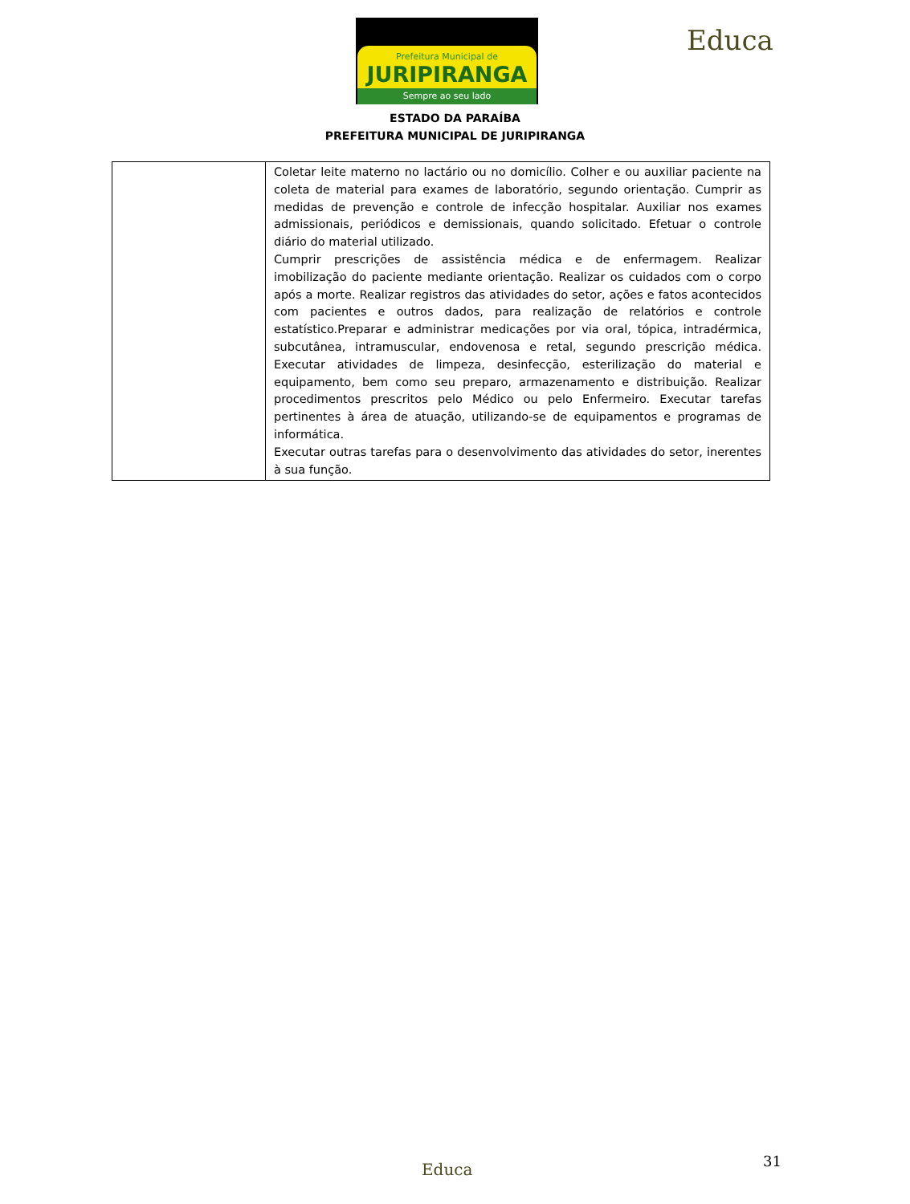Prefeitura Municipal de
JURIPIRANGA
Sempre ao seu lado
Educa
ESTADO DA PARAÍBA
PREFEITURA MUNICIPAL DE JURIPIRANGA
| | Coletar leite materno no lactário ou no domicílio. Colher e ou auxiliar paciente na coleta de material para exames de laboratório, segundo orientação. Cumprir as medidas de prevenção e controle de infecção hospitalar. Auxiliar nos exames admissionais, periódicos e demissionais, quando solicitado. Efetuar o controle diário do material utilizado. Cumprir prescrições de assistência médica e de enfermagem. Realizar imobilização do paciente mediante orientação. Realizar os cuidados com o corpo após a morte. Realizar registros das atividades do setor, ações e fatos acontecidos com pacientes e outros dados, para realização de relatórios e controle estatístico.Preparar e administrar medicações por via oral, tópica, intradérmica, subcutânea, intramuscular, endovenosa e retal, segundo prescrição médica. Executar atividades de limpeza, desinfecção, esterilização do material e equipamento, bem como seu preparo, armazenamento e distribuição. Realizar procedimentos prescritos pelo Médico ou pelo Enfermeiro. Executar tarefas pertinentes à área de atuação, utilizando-se de equipamentos e programas de informática. Executar outras tarefas para o desenvolvimento das atividades do setor, inerentes à sua função. |
Educa 31